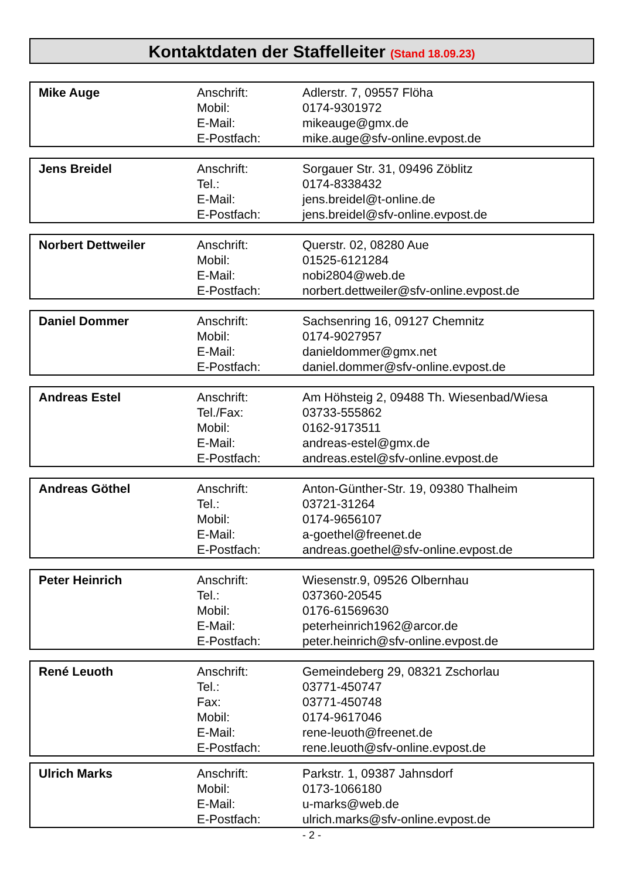Kontaktdaten der Staffelleiter (Stand 18.09.23)
| Mike Auge | Anschrift: Mobil: E-Mail: E-Postfach: | Adlerstr. 7, 09557 Flöha 0174-9301972 mikeauge@gmx.de mike.auge@sfv-online.evpost.de |
| Jens Breidel | Anschrift: Tel.: E-Mail: E-Postfach: | Sorgauer Str. 31, 09496 Zöblitz 0174-8338432 jens.breidel@t-online.de jens.breidel@sfv-online.evpost.de |
| Norbert Dettweiler | Anschrift: Mobil: E-Mail: E-Postfach: | Querstr. 02, 08280 Aue 01525-6121284 nobi2804@web.de norbert.dettweiler@sfv-online.evpost.de |
| Daniel Dommer | Anschrift: Mobil: E-Mail: E-Postfach: | Sachsenring 16, 09127 Chemnitz 0174-9027957 danieldommer@gmx.net daniel.dommer@sfv-online.evpost.de |
| Andreas Estel | Anschrift: Tel./Fax: Mobil: E-Mail: E-Postfach: | Am Höhsteig 2, 09488 Th. Wiesenbad/Wiesa 03733-555862 0162-9173511 andreas-estel@gmx.de andreas.estel@sfv-online.evpost.de |
| Andreas Göthel | Anschrift: Tel.: Mobil: E-Mail: E-Postfach: | Anton-Günther-Str. 19, 09380 Thalheim 03721-31264 0174-9656107 a-goethel@freenet.de andreas.goethel@sfv-online.evpost.de |
| Peter Heinrich | Anschrift: Tel.: Mobil: E-Mail: E-Postfach: | Wiesenstr.9, 09526 Olbernhau 037360-20545 0176-61569630 peterheinrich1962@arcor.de peter.heinrich@sfv-online.evpost.de |
| René Leuoth | Anschrift: Tel.: Fax: Mobil: E-Mail: E-Postfach: | Gemeindeberg 29, 08321 Zschorlau 03771-450747 03771-450748 0174-9617046 rene-leuoth@freenet.de rene.leuoth@sfv-online.evpost.de |
| Ulrich Marks | Anschrift: Mobil: E-Mail: E-Postfach: | Parkstr. 1, 09387 Jahnsdorf 0173-1066180 u-marks@web.de ulrich.marks@sfv-online.evpost.de |
- 2 -